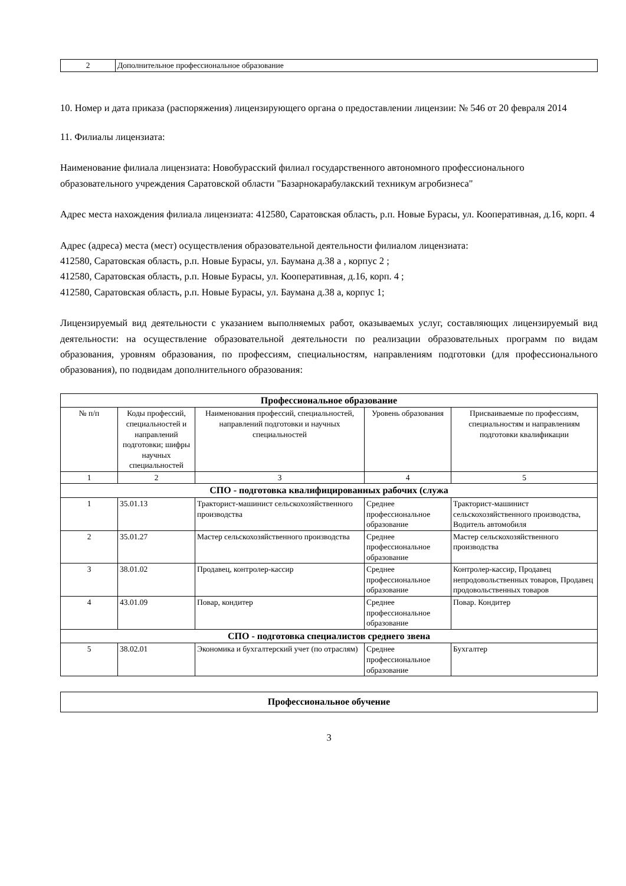| 2 | Дополнительное профессиональное образование |
10. Номер и дата приказа (распоряжения) лицензирующего органа о предоставлении лицензии: № 546 от 20 февраля 2014
11. Филиалы лицензиата:
Наименование филиала лицензиата: Новобурасский филиал государственного автономного профессионального образовательного учреждения Саратовской области "Базарнокарабулакский техникум агробизнеса"
Адрес места нахождения филиала лицензиата: 412580, Саратовская область, р.п. Новые Бурасы, ул. Кооперативная, д.16, корп. 4
Адрес (адреса) места (мест) осуществления образовательной деятельности филиалом лицензиата:
412580, Саратовская область, р.п. Новые Бурасы, ул. Баумана д.38 а , корпус 2 ;
412580, Саратовская область, р.п. Новые Бурасы, ул. Кооперативная, д.16, корп. 4 ;
412580, Саратовская область, р.п. Новые Бурасы, ул. Баумана д.38 а, корпус 1;
Лицензируемый вид деятельности с указанием выполняемых работ, оказываемых услуг, составляющих лицензируемый вид деятельности: на осуществление образовательной деятельности по реализации образовательных программ по видам образования, уровням образования, по профессиям, специальностям, направлениям подготовки (для профессионального образования), по подвидам дополнительного образования:
| Профессиональное образование | | | | |
| --- | --- | --- | --- | --- |
| № п/п | Коды профессий, специальностей и направлений подготовки; шифры научных специальностей | Наименования профессий, специальностей, направлений подготовки и научных специальностей | Уровень образования | Присваиваемые по профессиям, специальностям и направлениям подготовки квалификации |
| 1 | 2 | 3 | 4 | 5 |
| СПО - подготовка квалифицированных рабочих (служа | | | | |
| 1 | 35.01.13 | Тракторист-машинист сельскохозяйственного производства | Среднее профессиональное образование | Тракторист-машинист сельскохозяйственного производства, Водитель автомобиля |
| 2 | 35.01.27 | Мастер сельскохозяйственного производства | Среднее профессиональное образование | Мастер сельскохозяйственного производства |
| 3 | 38.01.02 | Продавец, контролер-кассир | Среднее профессиональное образование | Контролер-кассир, Продавец непродовольственных товаров, Продавец продовольственных товаров |
| 4 | 43.01.09 | Повар, кондитер | Среднее профессиональное образование | Повар. Кондитер |
| СПО - подготовка специалистов среднего звена | | | | |
| 5 | 38.02.01 | Экономика и бухгалтерский учет (по отраслям) | Среднее профессиональное образование | Бухгалтер |
| Профессиональное обучение |
3